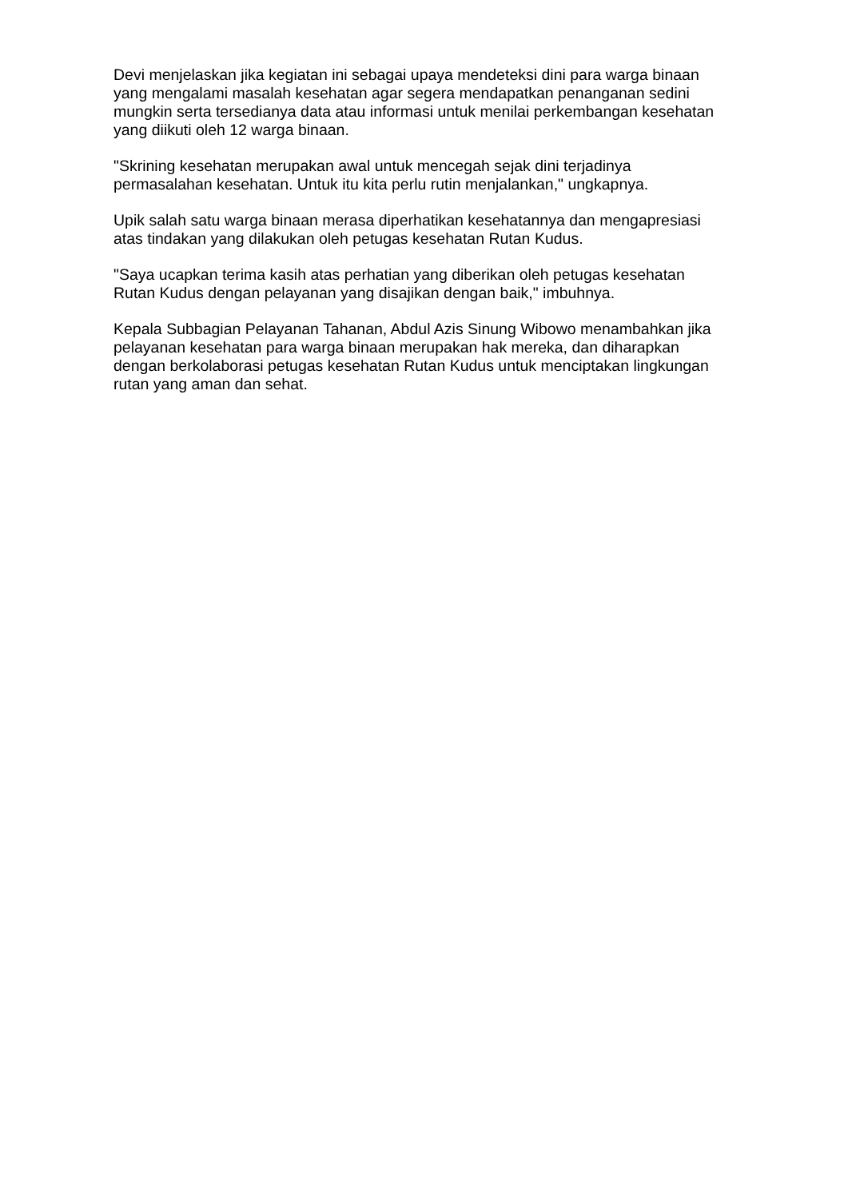Devi menjelaskan jika kegiatan ini sebagai upaya mendeteksi dini para warga binaan yang mengalami masalah kesehatan agar segera mendapatkan penanganan sedini mungkin serta tersedianya data atau informasi untuk menilai perkembangan kesehatan yang diikuti oleh 12 warga binaan.
"Skrining kesehatan merupakan awal untuk mencegah sejak dini terjadinya permasalahan kesehatan. Untuk itu kita perlu rutin menjalankan," ungkapnya.
Upik salah satu warga binaan merasa diperhatikan kesehatannya dan mengapresiasi atas tindakan yang dilakukan oleh petugas kesehatan Rutan Kudus.
"Saya ucapkan terima kasih atas perhatian yang diberikan oleh petugas kesehatan Rutan Kudus dengan pelayanan yang disajikan dengan baik," imbuhnya.
Kepala Subbagian Pelayanan Tahanan, Abdul Azis Sinung Wibowo menambahkan jika pelayanan kesehatan para warga binaan merupakan hak mereka, dan diharapkan dengan berkolaborasi petugas kesehatan Rutan Kudus untuk menciptakan lingkungan rutan yang aman dan sehat.